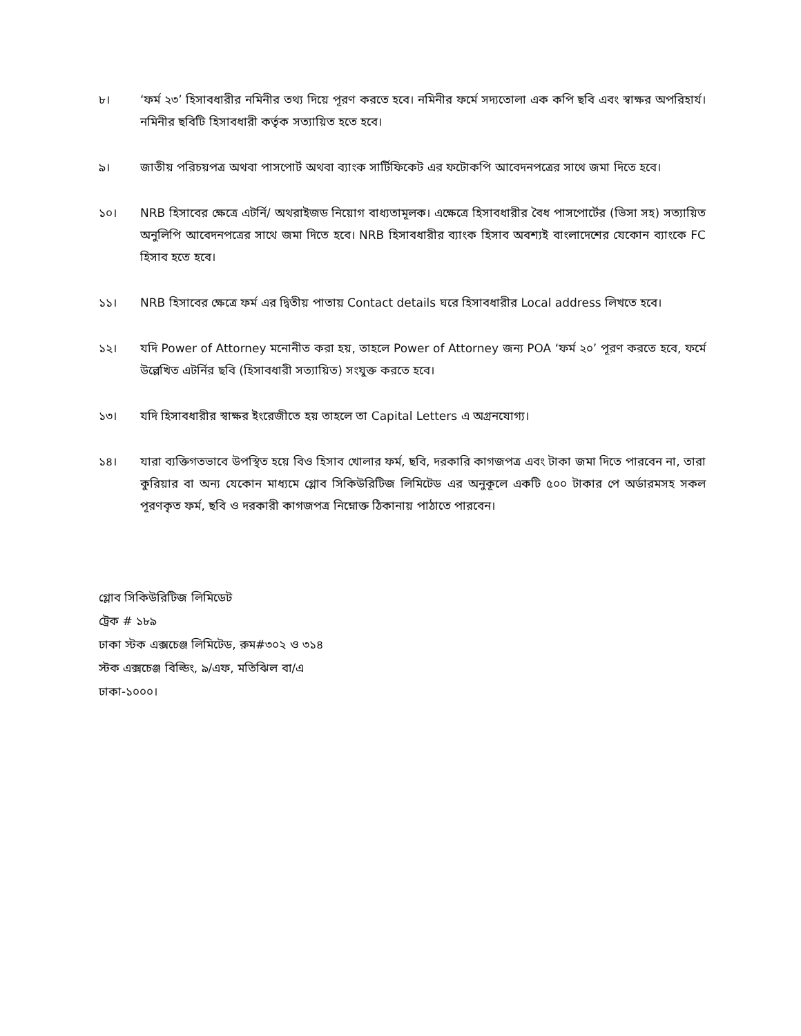৮। ‘ফর্ম ২৩’ হিসাবধারীর নমিনীর তথ্য দিয়ে পূরণ করতে হবে। নমিনীর ফর্মে সদ্যতোলা এক কপি ছবি এবং স্বাক্ষর অপরিহার্য। নমিনীর ছবিটি হিসাবধারী কর্তৃক সত্যায়িত হতে হবে।
৯। জাতীয় পরিচয়পত্র অথবা পাসপোর্ট অথবা ব্যাংক সার্টিফিকেট এর ফটোকপি আবেদনপত্রের সাথে জমা দিতে হবে।
১০। NRB হিসাবের ক্ষেত্রে এটর্নি/ অথরাইজড নিয়োগ বাধ্যতামূলক। এক্ষেত্রে হিসাবধারীর বৈধ পাসপোর্টের (ভিসা সহ) সত্যায়িত অনুলিপি আবেদনপত্রের সাথে জমা দিতে হবে। NRB হিসাবধারীর ব্যাংক হিসাব অবশ্যই বাংলাদেশের যেকোন ব্যাংকে FC হিসাব হতে হবে।
১১। NRB হিসাবের ক্ষেত্রে ফর্ম এর দ্বিতীয় পাতায় Contact details ঘরে হিসাবধারীর Local address লিখতে হবে।
১২। যদি Power of Attorney মনোনীত করা হয়, তাহলে Power of Attorney জন্য POA ‘ফর্ম ২০’ পূরণ করতে হবে, ফর্মে উল্লেখিত এটর্নির ছবি (হিসাবধারী সত্যায়িত) সংযুক্ত করতে হবে।
১৩। যদি হিসাবধারীর স্বাক্ষর ইংরেজীতে হয় তাহলে তা Capital Letters এ অগ্রনযোগ্য।
১৪। যারা ব্যক্তিগতভাবে উপস্থিত হয়ে বিও হিসাব খোলার ফর্ম, ছবি, দরকারি কাগজপত্র এবং টাকা জমা দিতে পারবেন না, তারা কুরিয়ার বা অন্য যেকোন মাধ্যমে গ্লোব সিকিউরিটিজ লিমিটেড এর অনুকূলে একটি ৫০০ টাকার পে অর্ডারমসহ সকল পূরণকৃত ফর্ম, ছবি ও দরকারী কাগজপত্র নিম্নোক্ত ঠিকানায় পাঠাতে পারবেন।
গ্লোব সিকিউরিটিজ লিমিডেট
ট্রেক # ১৮৯
ঢাকা স্টক এক্সচেঞ্জ লিমিটেড, রুম#৩০২ ও ৩১৪
স্টক এক্সচেঞ্জ বিল্ডিং, ৯/এফ, মতিঝিল বা/এ
ঢাকা-১০০০।